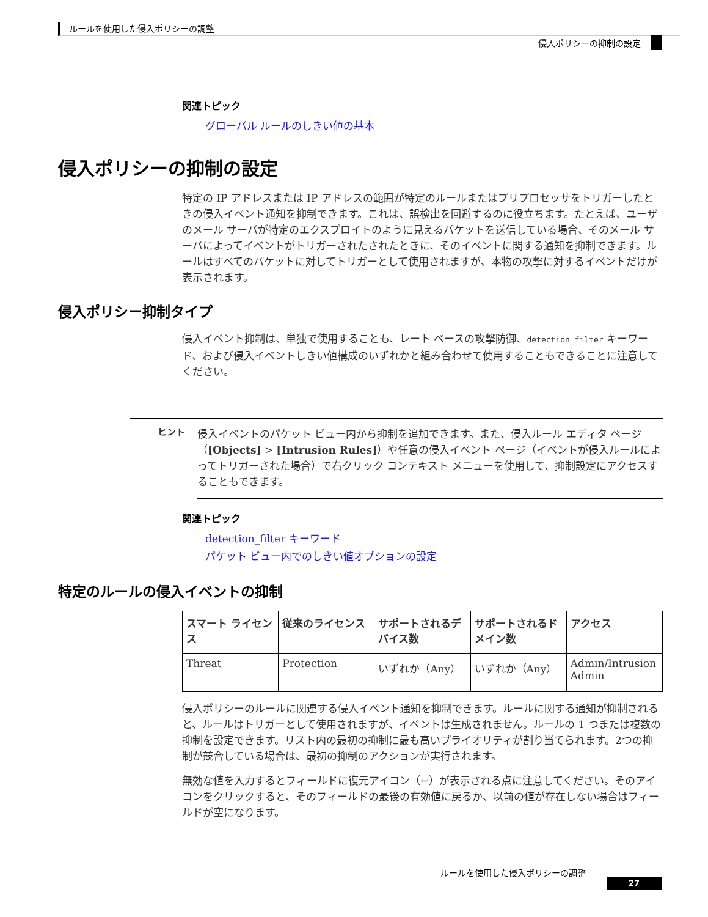ルールを使用した侵入ポリシーの調整
侵入ポリシーの抑制の設定
関連トピック
グローバル ルールのしきい値の基本
侵入ポリシーの抑制の設定
特定の IP アドレスまたは IP アドレスの範囲が特定のルールまたはプリプロセッサをトリガーしたときの侵入イベント通知を抑制できます。これは、誤検出を回避するのに役立ちます。たとえば、ユーザのメール サーバが特定のエクスプロイトのように見えるパケットを送信している場合、そのメール サーバによってイベントがトリガーされたされたときに、そのイベントに関する通知を抑制できます。ルールはすべてのパケットに対してトリガーとして使用されますが、本物の攻撃に対するイベントだけが表示されます。
侵入ポリシー抑制タイプ
侵入イベント抑制は、単独で使用することも、レート ベースの攻撃防御、detection_filter キーワード、および侵入イベントしきい値構成のいずれかと組み合わせて使用することもできることに注意してください。
ヒント
侵入イベントのパケット ビュー内から抑制を追加できます。また、侵入ルール エディタ ページ（[Objects] > [Intrusion Rules]）や任意の侵入イベント ページ（イベントが侵入ルールによってトリガーされた場合）で右クリック コンテキスト メニューを使用して、抑制設定にアクセスすることもできます。
関連トピック
detection_filter キーワード
パケット ビュー内でのしきい値オプションの設定
特定のルールの侵入イベントの抑制
| スマート ライセンス | 従来のライセンス | サポートされるデバイス数 | サポートされるドメイン数 | アクセス |
| --- | --- | --- | --- | --- |
| Threat | Protection | いずれか（Any） | いずれか（Any） | Admin/Intrusion Admin |
侵入ポリシーのルールに関連する侵入イベント通知を抑制できます。ルールに関する通知が抑制されると、ルールはトリガーとして使用されますが、イベントは生成されません。ルールの 1 つまたは複数の抑制を設定できます。リスト内の最初の抑制に最も高いプライオリティが割り当てられます。2つの抑制が競合している場合は、最初の抑制のアクションが実行されます。
無効な値を入力するとフィールドに復元アイコン（↩）が表示される点に注意してください。そのアイコンをクリックすると、そのフィールドの最後の有効値に戻るか、以前の値が存在しない場合はフィールドが空になります。
ルールを使用した侵入ポリシーの調整
27